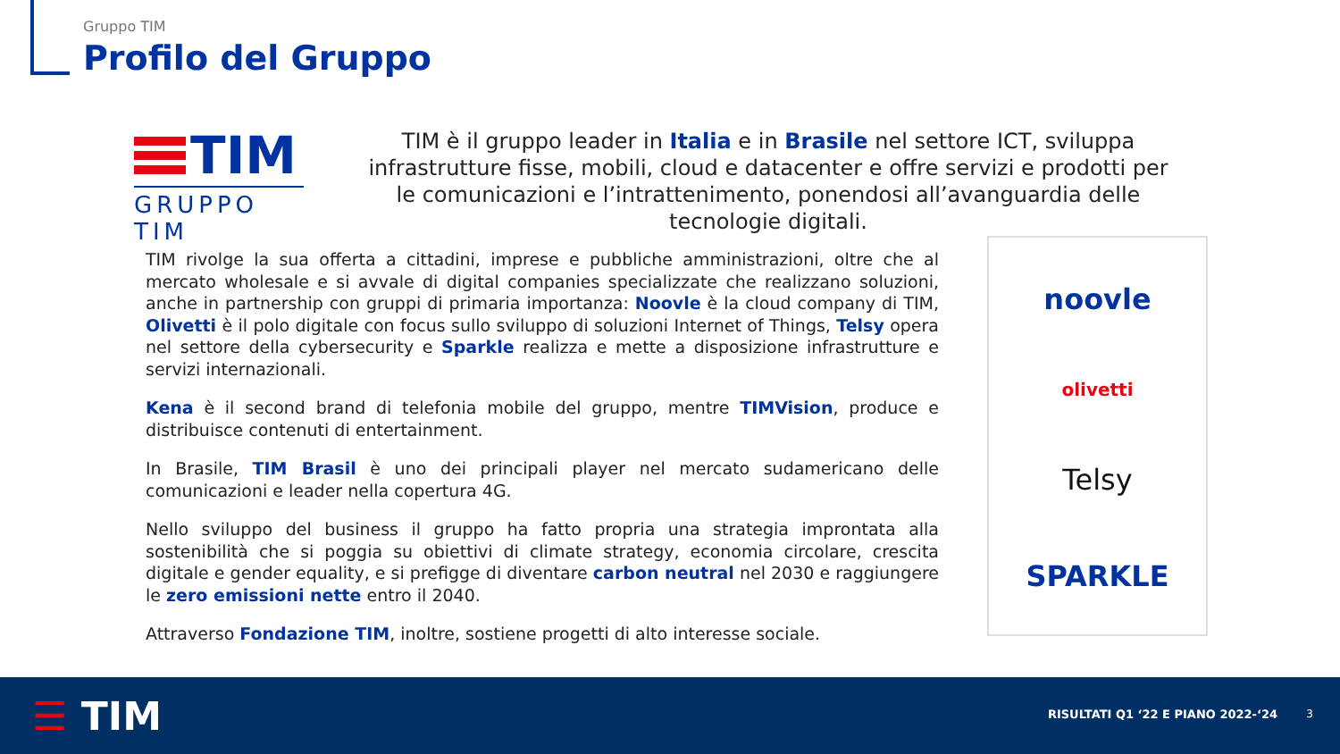Gruppo TIM
Profilo del Gruppo
TIM
GRUPPO TIM
TIM è il gruppo leader in Italia e in Brasile nel settore ICT, sviluppa infrastrutture fisse, mobili, cloud e datacenter e offre servizi e prodotti per le comunicazioni e l’intrattenimento, ponendosi all’avanguardia delle tecnologie digitali.
TIM rivolge la sua offerta a cittadini, imprese e pubbliche amministrazioni, oltre che al mercato wholesale e si avvale di digital companies specializzate che realizzano soluzioni, anche in partnership con gruppi di primaria importanza: Noovle è la cloud company di TIM, Olivetti è il polo digitale con focus sullo sviluppo di soluzioni Internet of Things, Telsy opera nel settore della cybersecurity e Sparkle realizza e mette a disposizione infrastrutture e servizi internazionali.
Kena è il second brand di telefonia mobile del gruppo, mentre TIMVision, produce e distribuisce contenuti di entertainment.
In Brasile, TIM Brasil è uno dei principali player nel mercato sudamericano delle comunicazioni e leader nella copertura 4G.
Nello sviluppo del business il gruppo ha fatto propria una strategia improntata alla sostenibilità che si poggia su obiettivi di climate strategy, economia circolare, crescita digitale e gender equality, e si prefigge di diventare carbon neutral nel 2030 e raggiungere le zero emissioni nette entro il 2040.
Attraverso Fondazione TIM, inoltre, sostiene progetti di alto interesse sociale.
noovle
olivetti
Telsy
SPARKLE
☰ TIM
RISULTATI Q1 ‘22 E PIANO 2022-‘24
3